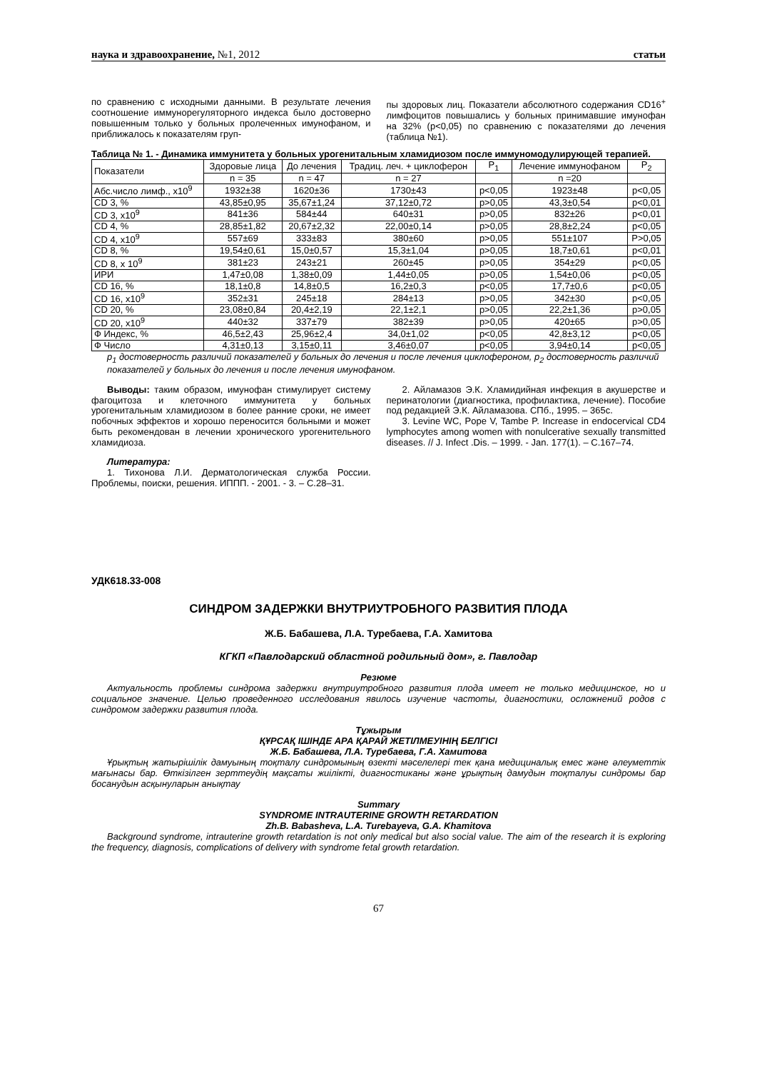наука и здравоохранение, №1, 2012 статьи
по сравнению с исходными данными. В результате лечения соотношение иммунорегуляторного индекса было достоверно повышенным только у больных пролеченных имунофаном, и приближалось к показателям груп-
пы здоровых лиц. Показатели абсолютного содержания CD16<sup>+</sup> лимфоцитов повышались у больных принимавшие имунофан на 32% (р<0,05) по сравнению с показателями до лечения (таблица №1).
Таблица № 1. - Динамика иммунитета у больных урогенитальным хламидиозом после иммуномодулирующей терапией.
| Показатели | Здоровые лица | До лечения | Традиц. леч. + циклоферон | P<sub>1</sub> | Лечение иммунофаном | P<sub>2</sub> |
| --- | --- | --- | --- | --- | --- | --- |
| | n = 35 | n = 47 | n = 27 | | n =20 | |
| Абс.число лимф., х10<sup>9</sup> | 1932±38 | 1620±36 | 1730±43 | р<0,05 | 1923±48 | р<0,05 |
| CD 3, % | 43,85±0,95 | 35,67±1,24 | 37,12±0,72 | р>0,05 | 43,3±0,54 | р<0,01 |
| CD 3, х10<sup>9</sup> | 841±36 | 584±44 | 640±31 | р>0,05 | 832±26 | р<0,01 |
| CD 4, % | 28,85±1,82 | 20,67±2,32 | 22,00±0,14 | р>0,05 | 28,8±2,24 | р<0,05 |
| CD 4, х10<sup>9</sup> | 557±69 | 333±83 | 380±60 | р>0,05 | 551±107 | Р>0,05 |
| CD 8, % | 19,54±0,61 | 15,0±0,57 | 15,3±1,04 | р>0,05 | 18,7±0,61 | р<0,01 |
| CD 8, х 10<sup>9</sup> | 381±23 | 243±21 | 260±45 | р>0,05 | 354±29 | р<0,05 |
| ИРИ | 1,47±0,08 | 1,38±0,09 | 1,44±0,05 | р>0,05 | 1,54±0,06 | р<0,05 |
| CD 16, % | 18,1±0,8 | 14,8±0,5 | 16,2±0,3 | р<0,05 | 17,7±0,6 | р<0,05 |
| CD 16, х10<sup>9</sup> | 352±31 | 245±18 | 284±13 | р>0,05 | 342±30 | р<0,05 |
| CD 20, % | 23,08±0,84 | 20,4±2,19 | 22,1±2,1 | р>0,05 | 22,2±1,36 | р>0,05 |
| CD 20, х10<sup>9</sup> | 440±32 | 337±79 | 382±39 | р>0,05 | 420±65 | р>0,05 |
| Ф Индекс, % | 46,5±2,43 | 25,96±2,4 | 34,0±1,02 | р<0,05 | 42,8±3,12 | р<0,05 |
| Ф Число | 4,31±0,13 | 3,15±0,11 | 3,46±0,07 | р<0,05 | 3,94±0,14 | р<0,05 |
р<sub>1</sub> достоверность различий показателей у больных до лечения и после лечения циклофероном, р<sub>2</sub> достоверность различий показателей у больных до лечения и после лечения имунофаном.
Выводы: таким образом, имунофан стимулирует систему фагоцитоза и клеточного иммунитета у больных урогенитальным хламидиозом в более ранние сроки, не имеет побочных эффектов и хорошо переносится больными и может быть рекомендован в лечении хронического урогенительного хламидиоза.
Литература:
1. Тихонова Л.И. Дерматологическая служба России. Проблемы, поиски, решения. ИППП. - 2001. - 3. – С.28–31.
2. Айламазов Э.К. Хламидийная инфекция в акушерстве и перинатологии (диагностика, профилактика, лечение). Пособие под редакцией Э.К. Айламазова. СПб., 1995. – 365с.
3. Levine WC, Pope V, Tambe P. Increase in endocervical CD4 lymphocytes among women with nonulcerative sexually transmitted diseases. // J. Infect .Dis. – 1999. - Jan. 177(1). – С.167–74.
УДК618.33-008
СИНДРОМ ЗАДЕРЖКИ ВНУТРИУТРОБНОГО РАЗВИТИЯ ПЛОДА
Ж.Б. Бабашева, Л.А. Туребаева, Г.А. Хамитова
КГКП «Павлодарский областной родильный дом», г. Павлодар
Резюме
Актуальность проблемы синдрома задержки внутриутробного развития плода имеет не только медицинское, но и социальное значение. Целью проведенного исследования явилось изучение частоты, диагностики, осложнений родов с синдромом задержки развития плода.
Тұжырым
ҚҰРСАҚ ІШІНДЕ АРА ҚАРАЙ ЖЕТІЛМЕУІНІҢ БЕЛГІСІ
Ж.Б. Бабашева, Л.А. Туребаева, Г.А. Хамитова
Ұрықтың жатырішілік дамуының тоқталу синдромының өзекті мәселелері тек қана медициналық емес және әлеуметтік мағынасы бар. Өткізілген зерттеудің мақсаты жиілікті, диагностиканы және ұрықтың дамудын тоқталуы синдромы бар босанудын асқынуларын анықтау
Summary
SYNDROME INTRAUTERINE GROWTH RETARDATION
Zh.B. Babasheva, L.A. Turebayeva, G.A. Khamitova
Background syndrome, intrauterine growth retardation is not only medical but also social value. The aim of the research it is exploring the frequency, diagnosis, complications of delivery with syndrome fetal growth retardation.
67